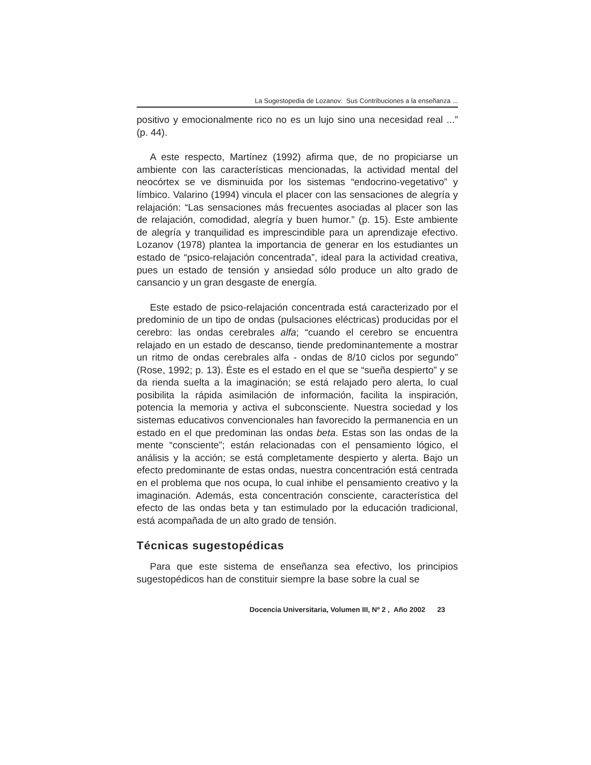La Sugestopedia de Lozanov: Sus Contribuciones a la enseñanza ...
positivo y emocionalmente rico no es un lujo sino una necesidad real ...” (p. 44).
A este respecto, Martínez (1992) afirma que, de no propiciarse un ambiente con las características mencionadas, la actividad mental del neocórtex se ve disminuida por los sistemas “endocrino-vegetativo” y límbico. Valarino (1994) vincula el placer con las sensaciones de alegría y relajación: “Las sensaciones más frecuentes asociadas al placer son las de relajación, comodidad, alegría y buen humor.” (p. 15). Este ambiente de alegría y tranquilidad es imprescindible para un aprendizaje efectivo. Lozanov (1978) plantea la importancia de generar en los estudiantes un estado de “psico-relajación concentrada”, ideal para la actividad creativa, pues un estado de tensión y ansiedad sólo produce un alto grado de cansancio y un gran desgaste de energía.
Este estado de psico-relajación concentrada está caracterizado por el predominio de un tipo de ondas (pulsaciones eléctricas) producidas por el cerebro: las ondas cerebrales alfa; “cuando el cerebro se encuentra relajado en un estado de descanso, tiende predominantemente a mostrar un ritmo de ondas cerebrales alfa - ondas de 8/10 ciclos por segundo” (Rose, 1992; p. 13). Éste es el estado en el que se “sueña despierto” y se da rienda suelta a la imaginación; se está relajado pero alerta, lo cual posibilita la rápida asimilación de información, facilita la inspiración, potencia la memoria y activa el subconsciente. Nuestra sociedad y los sistemas educativos convencionales han favorecido la permanencia en un estado en el que predominan las ondas beta. Estas son las ondas de la mente “consciente”; están relacionadas con el pensamiento lógico, el análisis y la acción; se está completamente despierto y alerta. Bajo un efecto predominante de estas ondas, nuestra concentración está centrada en el problema que nos ocupa, lo cual inhibe el pensamiento creativo y la imaginación. Además, esta concentración consciente, característica del efecto de las ondas beta y tan estimulado por la educación tradicional, está acompañada de un alto grado de tensión.
Técnicas sugestopédicas
Para que este sistema de enseñanza sea efectivo, los principios sugestopédicos han de constituir siempre la base sobre la cual se
Docencia Universitaria, Volumen III, Nº 2 , Año 2002 23